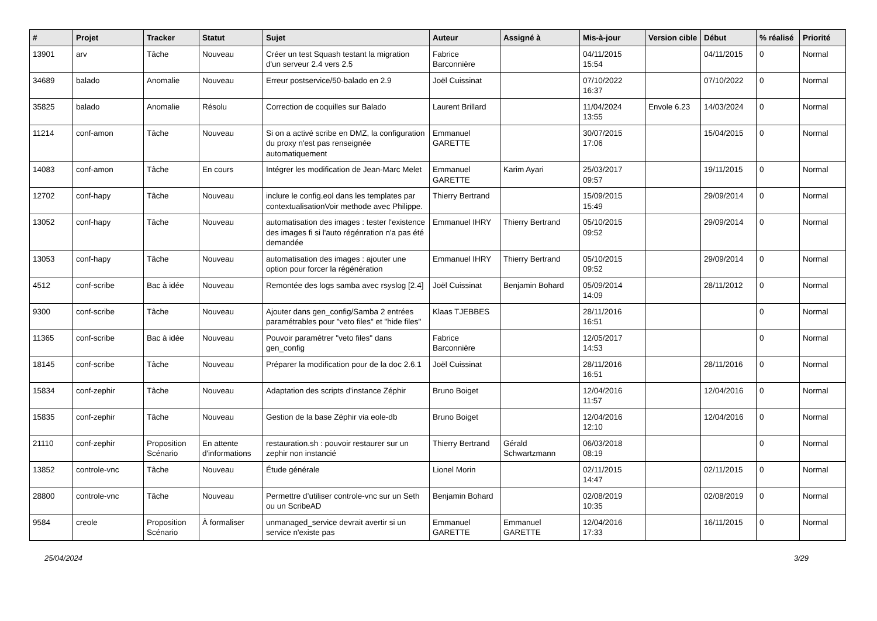| # | Projet | Tracker | Statut | Sujet | Auteur | Assigné à | Mis-à-jour | Version cible | Début | % réalisé | Priorité |
| --- | --- | --- | --- | --- | --- | --- | --- | --- | --- | --- | --- |
| 13901 | arv | Tâche | Nouveau | Créer un test Squash testant la migration d'un serveur 2.4 vers 2.5 | Fabrice Barconnière | | 04/11/2015 15:54 | | 04/11/2015 | 0 | Normal |
| 34689 | balado | Anomalie | Nouveau | Erreur postservice/50-balado en 2.9 | Joël Cuissinat | | 07/10/2022 16:37 | | 07/10/2022 | 0 | Normal |
| 35825 | balado | Anomalie | Résolu | Correction de coquilles sur Balado | Laurent Brillard | | 11/04/2024 13:55 | Envole 6.23 | 14/03/2024 | 0 | Normal |
| 11214 | conf-amon | Tâche | Nouveau | Si on a activé scribe en DMZ, la configuration du proxy n'est pas renseignée automatiquement | Emmanuel GARETTE | | 30/07/2015 17:06 | | 15/04/2015 | 0 | Normal |
| 14083 | conf-amon | Tâche | En cours | Intégrer les modification de Jean-Marc Melet | Emmanuel GARETTE | Karim Ayari | 25/03/2017 09:57 | | 19/11/2015 | 0 | Normal |
| 12702 | conf-hapy | Tâche | Nouveau | inclure le config.eol dans les templates par contextualisationVoir methode avec Philippe. | Thierry Bertrand | | 15/09/2015 15:49 | | 29/09/2014 | 0 | Normal |
| 13052 | conf-hapy | Tâche | Nouveau | automatisation des images : tester l'existence des images fi si l'auto régénration n'a pas été demandée | Emmanuel IHRY | Thierry Bertrand | 05/10/2015 09:52 | | 29/09/2014 | 0 | Normal |
| 13053 | conf-hapy | Tâche | Nouveau | automatisation des images : ajouter une option pour forcer la régénération | Emmanuel IHRY | Thierry Bertrand | 05/10/2015 09:52 | | 29/09/2014 | 0 | Normal |
| 4512 | conf-scribe | Bac à idée | Nouveau | Remontée des logs samba avec rsyslog [2.4] | Joël Cuissinat | Benjamin Bohard | 05/09/2014 14:09 | | 28/11/2012 | 0 | Normal |
| 9300 | conf-scribe | Tâche | Nouveau | Ajouter dans gen_config/Samba 2 entrées paramétrables pour "veto files" et "hide files" | Klaas TJEBBES | | 28/11/2016 16:51 | | | 0 | Normal |
| 11365 | conf-scribe | Bac à idée | Nouveau | Pouvoir paramétrer "veto files" dans gen_config | Fabrice Barconnière | | 12/05/2017 14:53 | | | 0 | Normal |
| 18145 | conf-scribe | Tâche | Nouveau | Préparer la modification pour de la doc 2.6.1 | Joël Cuissinat | | 28/11/2016 16:51 | | 28/11/2016 | 0 | Normal |
| 15834 | conf-zephir | Tâche | Nouveau | Adaptation des scripts d'instance Zéphir | Bruno Boiget | | 12/04/2016 11:57 | | 12/04/2016 | 0 | Normal |
| 15835 | conf-zephir | Tâche | Nouveau | Gestion de la base Zéphir via eole-db | Bruno Boiget | | 12/04/2016 12:10 | | 12/04/2016 | 0 | Normal |
| 21110 | conf-zephir | Proposition Scénario | En attente d'informations | restauration.sh : pouvoir restaurer sur un zephir non instancié | Thierry Bertrand | Gérald Schwartzmann | 06/03/2018 08:19 | | | 0 | Normal |
| 13852 | controle-vnc | Tâche | Nouveau | Étude générale | Lionel Morin | | 02/11/2015 14:47 | | 02/11/2015 | 0 | Normal |
| 28800 | controle-vnc | Tâche | Nouveau | Permettre d’utiliser controle-vnc sur un Seth ou un ScribeAD | Benjamin Bohard | | 02/08/2019 10:35 | | 02/08/2019 | 0 | Normal |
| 9584 | creole | Proposition Scénario | À formaliser | unmanaged_service devrait avertir si un service n'existe pas | Emmanuel GARETTE | Emmanuel GARETTE | 12/04/2016 17:33 | | 16/11/2015 | 0 | Normal |
25/04/2024 3/29